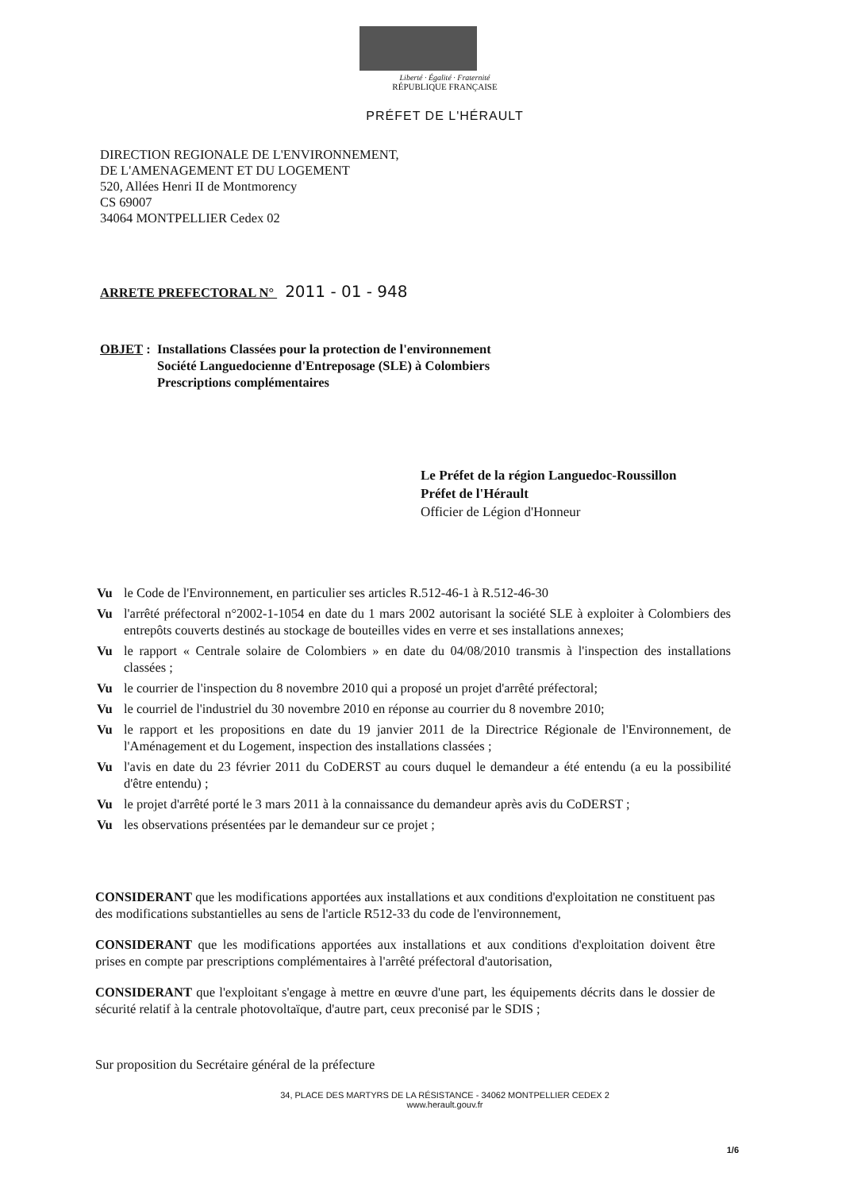Liberté · Égalité · Fraternité
RÉPUBLIQUE FRANÇAISE
PRÉFET DE L'HÉRAULT
DIRECTION REGIONALE DE L'ENVIRONNEMENT,
DE L'AMENAGEMENT ET DU LOGEMENT
520, Allées Henri II de Montmorency
CS 69007
34064 MONTPELLIER Cedex 02
ARRETE PREFECTORAL N° 2011 - 01 - 948
OBJET : Installations Classées pour la protection de l'environnement
Société Languedocienne d'Entreposage (SLE) à Colombiers
Prescriptions complémentaires
Le Préfet de la région Languedoc-Roussillon
Préfet de l'Hérault
Officier de Légion d'Honneur
Vu le Code de l'Environnement, en particulier ses articles R.512-46-1 à R.512-46-30
Vu l'arrêté préfectoral n°2002-1-1054 en date du 1 mars 2002 autorisant la société SLE à exploiter à Colombiers des entrepôts couverts destinés au stockage de bouteilles vides en verre et ses installations annexes;
Vu le rapport « Centrale solaire de Colombiers » en date du 04/08/2010 transmis à l'inspection des installations classées ;
Vu le courrier de l'inspection du 8 novembre 2010 qui a proposé un projet d'arrêté préfectoral;
Vu le courriel de l'industriel du 30 novembre 2010 en réponse au courrier du 8 novembre 2010;
Vu le rapport et les propositions en date du 19 janvier 2011 de la Directrice Régionale de l'Environnement, de l'Aménagement et du Logement, inspection des installations classées ;
Vu l'avis en date du 23 février 2011 du CoDERST au cours duquel le demandeur a été entendu (a eu la possibilité d'être entendu) ;
Vu le projet d'arrêté porté le 3 mars 2011 à la connaissance du demandeur après avis du CoDERST ;
Vu les observations présentées par le demandeur sur ce projet ;
CONSIDERANT que les modifications apportées aux installations et aux conditions d'exploitation ne constituent pas des modifications substantielles au sens de l'article R512-33 du code de l'environnement,
CONSIDERANT que les modifications apportées aux installations et aux conditions d'exploitation doivent être prises en compte par prescriptions complémentaires à l'arrêté préfectoral d'autorisation,
CONSIDERANT que l'exploitant s'engage à mettre en œuvre d'une part, les équipements décrits dans le dossier de sécurité relatif à la centrale photovoltaïque, d'autre part, ceux preconisé par le SDIS ;
Sur proposition du Secrétaire général de la préfecture
34, PLACE DES MARTYRS DE LA RÉSISTANCE - 34062 MONTPELLIER CEDEX 2
www.herault.gouv.fr
1/6